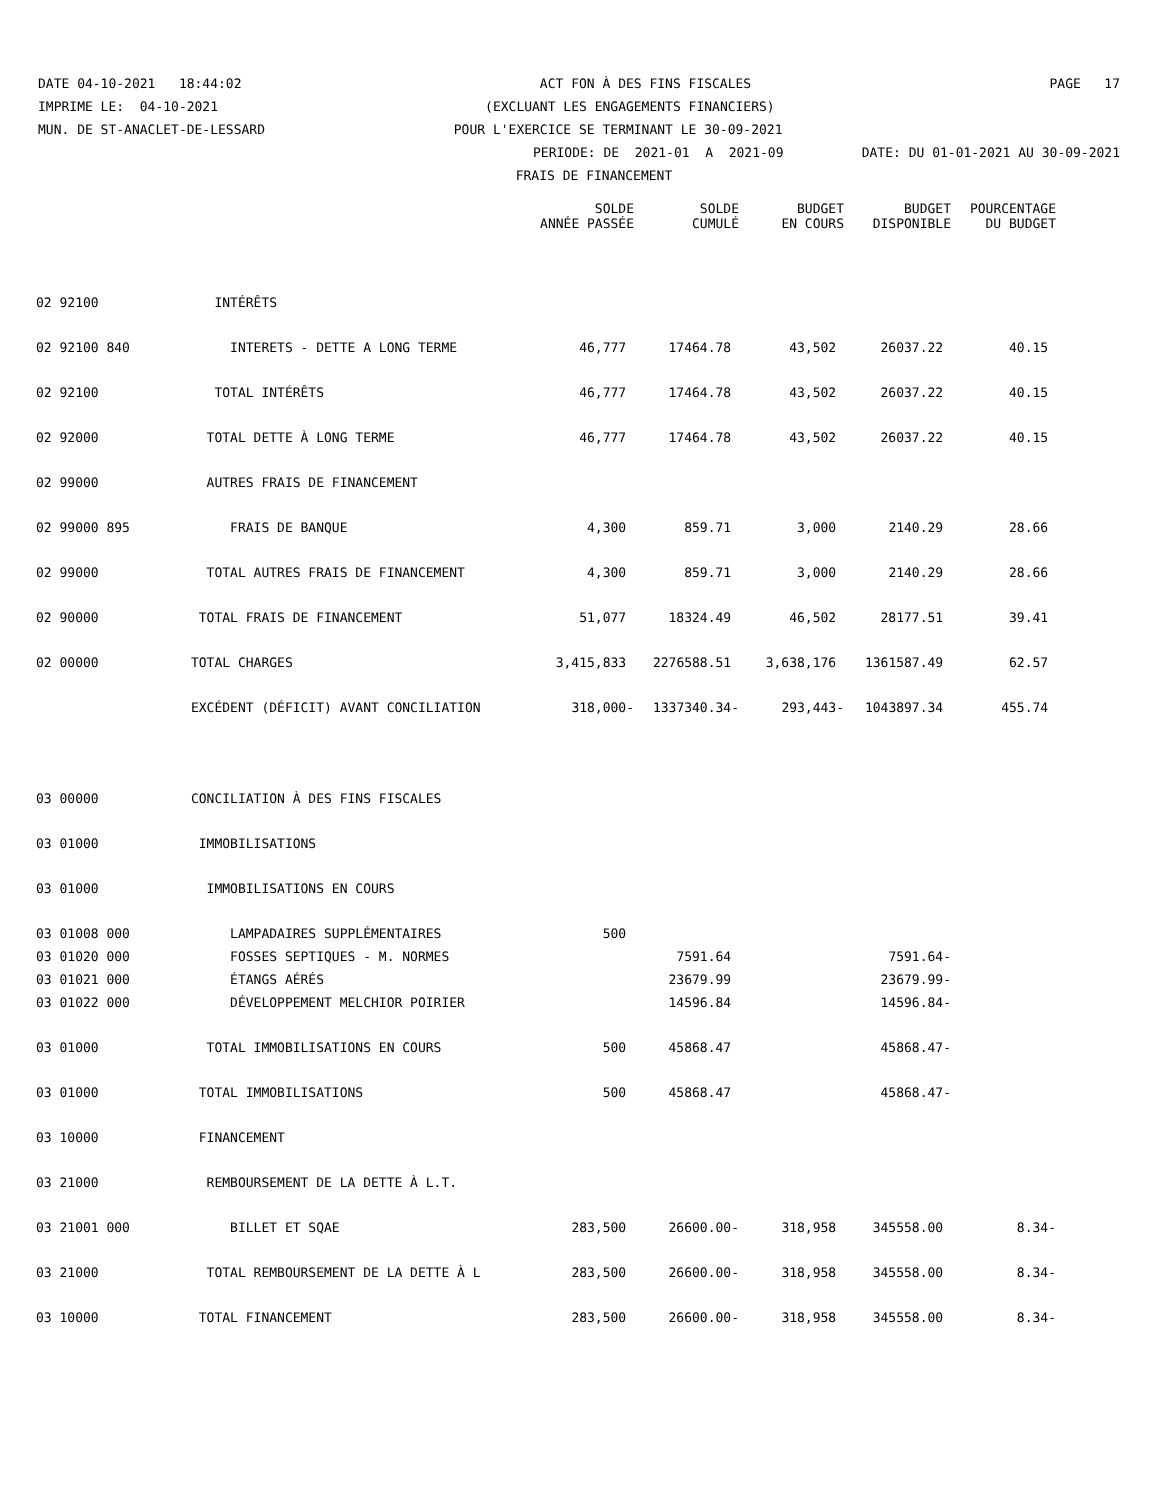DATE 04-10-2021 18:44:02 ACT FON À DES FINS FISCALES PAGE 17
IMPRIME LE: 04-10-2021 (EXCLUANT LES ENGAGEMENTS FINANCIERS)
MUN. DE ST-ANACLET-DE-LESSARD POUR L'EXERCICE SE TERMINANT LE 30-09-2021
PERIODE: DE 2021-01 A 2021-09 DATE: DU 01-01-2021 AU 30-09-2021
FRAIS DE FINANCEMENT
| | | SOLDE ANNÉE PASSÉE | SOLDE CUMULÉ | BUDGET EN COURS | BUDGET DISPONIBLE | POURCENTAGE DU BUDGET |
| --- | --- | --- | --- | --- | --- | --- |
| 02 92100 | INTÉRÊTS | | | | | |
| 02 92100 840 | INTERETS - DETTE A LONG TERME | 46,777 | 17464.78 | 43,502 | 26037.22 | 40.15 |
| 02 92100 | TOTAL INTÉRÊTS | 46,777 | 17464.78 | 43,502 | 26037.22 | 40.15 |
| 02 92000 | TOTAL DETTE À LONG TERME | 46,777 | 17464.78 | 43,502 | 26037.22 | 40.15 |
| 02 99000 | AUTRES FRAIS DE FINANCEMENT | | | | | |
| 02 99000 895 | FRAIS DE BANQUE | 4,300 | 859.71 | 3,000 | 2140.29 | 28.66 |
| 02 99000 | TOTAL AUTRES FRAIS DE FINANCEMENT | 4,300 | 859.71 | 3,000 | 2140.29 | 28.66 |
| 02 90000 | TOTAL FRAIS DE FINANCEMENT | 51,077 | 18324.49 | 46,502 | 28177.51 | 39.41 |
| 02 00000 | TOTAL CHARGES | 3,415,833 | 2276588.51 | 3,638,176 | 1361587.49 | 62.57 |
| | EXCÉDENT (DÉFICIT) AVANT CONCILIATION | 318,000- | 1337340.34- | 293,443- | 1043897.34 | 455.74 |
| 03 00000 | CONCILIATION À DES FINS FISCALES | | | | | |
| 03 01000 | IMMOBILISATIONS | | | | | |
| 03 01000 | IMMOBILISATIONS EN COURS | | | | | |
| 03 01008 000 | LAMPADAIRES SUPPLÉMENTAIRES | 500 | | | | |
| 03 01020 000 | FOSSES SEPTIQUES - M. NORMES | | 7591.64 | | 7591.64- | |
| 03 01021 000 | ÉTANGS AÉRÉS | | 23679.99 | | 23679.99- | |
| 03 01022 000 | DÉVELOPPEMENT MELCHIOR POIRIER | | 14596.84 | | 14596.84- | |
| 03 01000 | TOTAL IMMOBILISATIONS EN COURS | 500 | 45868.47 | | 45868.47- | |
| 03 01000 | TOTAL IMMOBILISATIONS | 500 | 45868.47 | | 45868.47- | |
| 03 10000 | FINANCEMENT | | | | | |
| 03 21000 | REMBOURSEMENT DE LA DETTE À L.T. | | | | | |
| 03 21001 000 | BILLET ET SQAE | 283,500 | 26600.00- | 318,958 | 345558.00 | 8.34- |
| 03 21000 | TOTAL REMBOURSEMENT DE LA DETTE À L | 283,500 | 26600.00- | 318,958 | 345558.00 | 8.34- |
| 03 10000 | TOTAL FINANCEMENT | 283,500 | 26600.00- | 318,958 | 345558.00 | 8.34- |